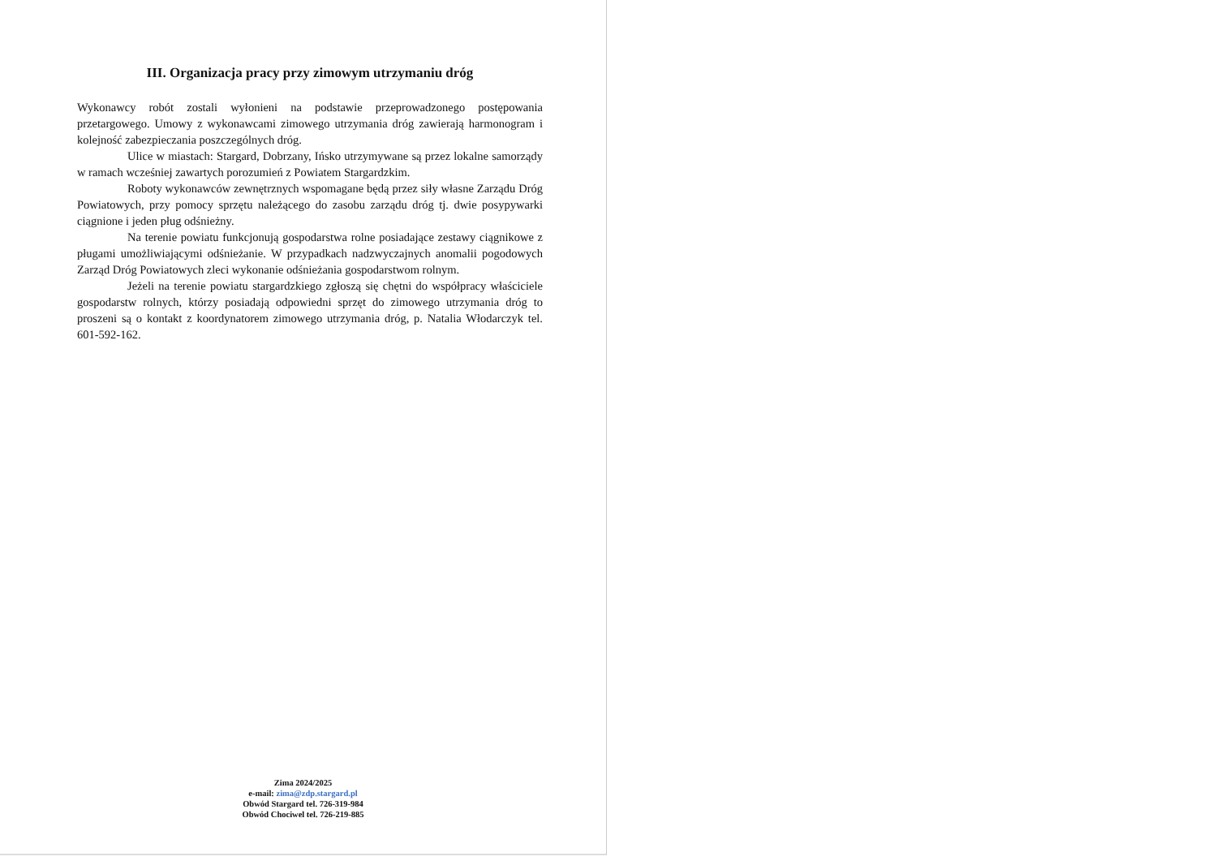III. Organizacja pracy przy zimowym utrzymaniu dróg
Wykonawcy robót zostali wyłonieni na podstawie przeprowadzonego postępowania przetargowego. Umowy z wykonawcami zimowego utrzymania dróg zawierają harmonogram i kolejność zabezpieczania poszczególnych dróg.
Ulice w miastach: Stargard, Dobrzany, Ińsko utrzymywane są przez lokalne samorządy w ramach wcześniej zawartych porozumień z Powiatem Stargardzkim.
Roboty wykonawców zewnętrznych wspomagane będą przez siły własne Zarządu Dróg Powiatowych, przy pomocy sprzętu należącego do zasobu zarządu dróg tj. dwie posypywarki ciągnione i jeden pług odśnieżny.
Na terenie powiatu funkcjonują gospodarstwa rolne posiadające zestawy ciągnikowe z pługami umożliwiającymi odśnieżanie. W przypadkach nadzwyczajnych anomalii pogodowych Zarząd Dróg Powiatowych zleci wykonanie odśnieżania gospodarstwom rolnym.
Jeżeli na terenie powiatu stargardzkiego zgłoszą się chętni do współpracy właściciele gospodarstw rolnych, którzy posiadają odpowiedni sprzęt do zimowego utrzymania dróg to proszeni są o kontakt z koordynatorem zimowego utrzymania dróg, p. Natalia Włodarczyk tel. 601-592-162.
Zima 2024/2025
e-mail: zima@zdp.stargard.pl
Obwód Stargard tel. 726-319-984
Obwód Chociwel tel. 726-219-885